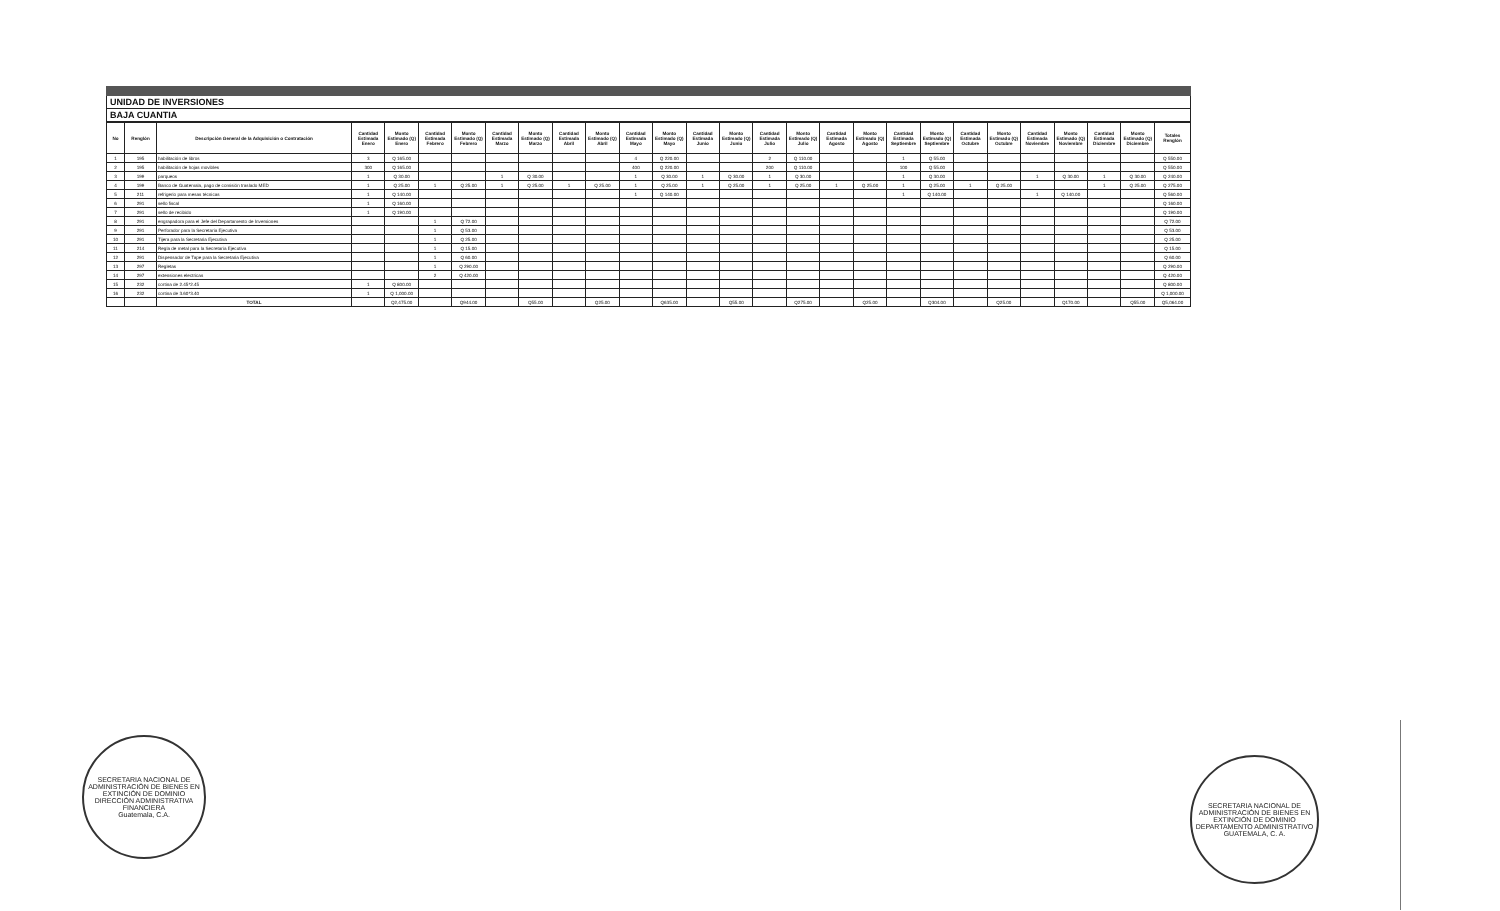UNIDAD DE INVERSIONES
BAJA CUANTIA
| No | Renglón | Descripción General de la Adquisición o Contratación | Cantidad Estimada Enero | Monto Estimado (Q) Enero | Cantidad Estimada Febrero | Monto Estimado (Q) Febrero | Cantidad Estimada Marzo | Monto Estimado (Q) Marzo | Cantidad Estimada Abril | Monto Estimado (Q) Abril | Cantidad Estimada Mayo | Monto Estimado (Q) Mayo | Cantidad Estimada Junio | Monto Estimado (Q) Junio | Cantidad Estimada Julio | Monto Estimado (Q) Julio | Cantidad Estimada Agosto | Monto Estimado (Q) Agosto | Cantidad Estimada Septiembre | Monto Estimado (Q) Septiembre | Cantidad Estimada Octubre | Monto Estimado (Q) Octubre | Cantidad Estimada Noviembre | Monto Estimado (Q) Noviembre | Cantidad Estimada Diciembre | Monto Estimado (Q) Diciembre | Totales Renglón |
| --- | --- | --- | --- | --- | --- | --- | --- | --- | --- | --- | --- | --- | --- | --- | --- | --- | --- | --- | --- | --- | --- | --- | --- | --- | --- | --- | --- |
| 1 | 195 | habilitación de libros | 3 | Q 165.00 | | | | | | | 4 | Q 220.00 | | | 2 | Q 110.00 | | | 1 | Q 55.00 | | | | | | | Q 550.00 |
| 2 | 195 | habilitación de hojas movibles | 300 | Q 165.00 | | | | | | | 400 | Q 220.00 | | | 200 | Q 110.00 | | | 100 | Q 55.00 | | | | | | | Q 550.00 |
| 3 | 199 | parqueos | 1 | Q 30.00 | | | 1 | Q 30.00 | | | 1 | Q 30.00 | 1 | Q 30.00 | 1 | Q 30.00 | | | 1 | Q 30.00 | | | 1 | Q 30.00 | 1 | Q 30.00 | Q 240.00 |
| 4 | 199 | Banco de Guatemala, pago de comisión traslado MED | 1 | Q 25.00 | 1 | Q 25.00 | 1 | Q 25.00 | 1 | Q 25.00 | 1 | Q 25.00 | 1 | Q 25.00 | 1 | Q 25.00 | 1 | Q 25.00 | 1 | Q 25.00 | 1 | Q 25.00 | | | 1 | Q 25.00 | Q 275.00 |
| 5 | 211 | refrigerio para mesas técnicas | 1 | Q 140.00 | | | | | | | 1 | Q 140.00 | | | | | | | 1 | Q 140.00 | | | 1 | Q 140.00 | | | Q 560.00 |
| 6 | 291 | sello fiscal | 1 | Q 160.00 | | | | | | | | | | | | | | | | | | | | | | | Q 160.00 |
| 7 | 291 | sello de recibido | 1 | Q 190.00 | | | | | | | | | | | | | | | | | | | | | | | Q 190.00 |
| 8 | 291 | engrapadora para el Jefe del Departamento de Inversiones | | | 1 | Q 72.00 | | | | | | | | | | | | | | | | | | | | | Q 72.00 |
| 9 | 291 | Perforador para la Secretaria Ejecutiva | | | 1 | Q 53.00 | | | | | | | | | | | | | | | | | | | | | Q 53.00 |
| 10 | 291 | Tijera para la Secretaria Ejecutiva | | | 1 | Q 25.00 | | | | | | | | | | | | | | | | | | | | | Q 25.00 |
| 11 | 214 | Regla de metal para la Secretaria Ejecutiva | | | 1 | Q 15.00 | | | | | | | | | | | | | | | | | | | | | Q 15.00 |
| 12 | 291 | Dispensador de Tape para la Secretaria Ejecutiva | | | 1 | Q 60.00 | | | | | | | | | | | | | | | | | | | | | Q 60.00 |
| 13 | 297 | Regletas | | | 1 | Q 290.00 | | | | | | | | | | | | | | | | | | | | | Q 290.00 |
| 14 | 297 | extensiones electricas | | | 2 | Q 420.00 | | | | | | | | | | | | | | | | | | | | | Q 420.00 |
| 15 | 232 | cortina de 2.45*2.45 | 1 | Q 800.00 | | | | | | | | | | | | | | | | | | | | | | | Q 800.00 |
| 16 | 232 | cortina de 3.60*3.40 | 1 | Q 1,000.00 | | | | | | | | | | | | | | | | | | | | | | | Q 1,000.00 |
| | | TOTAL | | Q2,475.00 | | Q944.00 | | Q55.00 | | Q25.00 | | Q635.00 | | Q55.00 | | Q275.00 | | Q25.00 | | Q304.00 | | Q25.00 | | Q170.00 | | Q55.00 | Q5,064.00 |
SECRETARIA NACIONAL DE ADMINISTRACIÓN DE BIENES EN EXTINCIÓN DE DOMINIO
DIRECCIÓN ADMINISTRATIVA FINANCIERA
Guatemala, C.A.
SECRETARIA NACIONAL DE ADMINISTRACIÓN DE BIENES EN EXTINCIÓN DE DOMINIO
DEPARTAMENTO ADMINISTRATIVO
GUATEMALA, C. A.